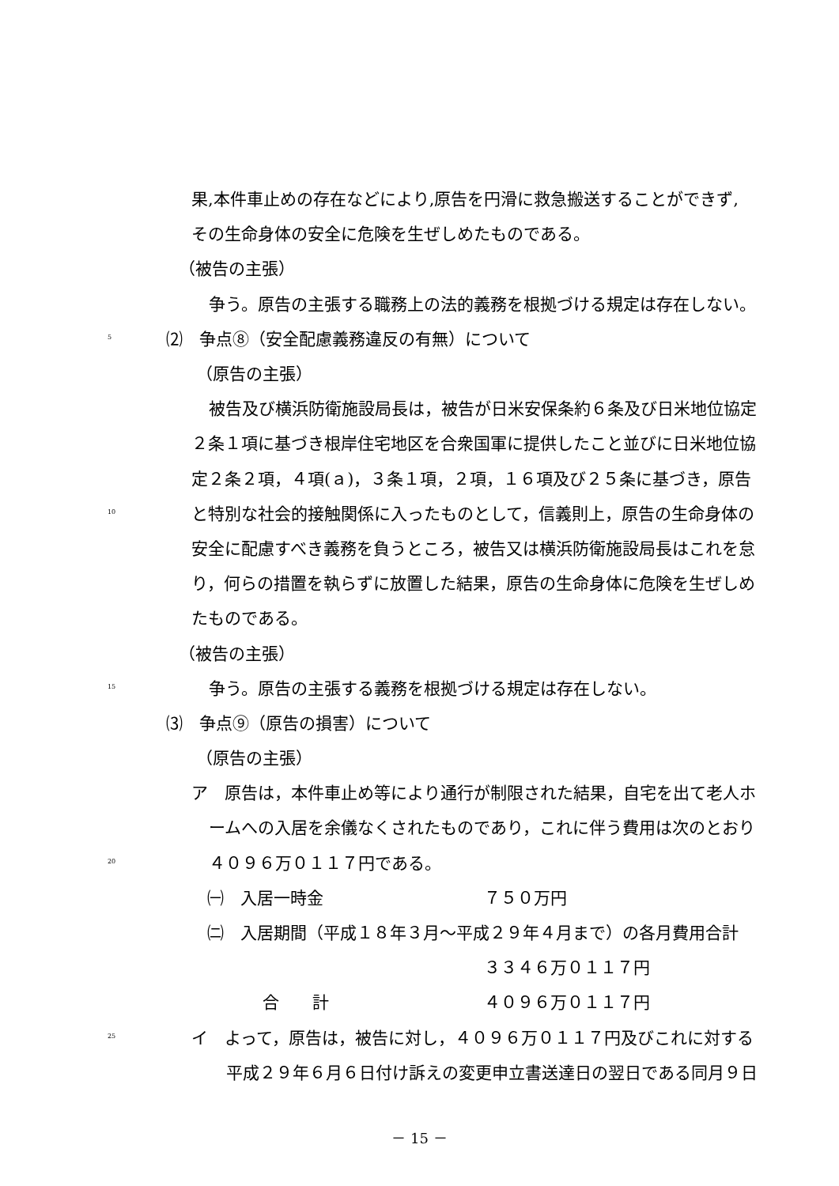果,本件車止めの存在などにより,原告を円滑に救急搬送することができず,
その生命身体の安全に危険を生ぜしめたものである。
（被告の主張）
争う。原告の主張する職務上の法的義務を根拠づける規定は存在しない。
5 ⑵　争点⑧（安全配慮義務違反の有無）について
（原告の主張）
被告及び横浜防衛施設局長は，被告が日米安保条約６条及び日米地位協定
２条１項に基づき根岸住宅地区を合衆国軍に提供したこと並びに日米地位協
定２条２項，４項(ａ)，３条１項，２項，１６項及び２５条に基づき，原告
10 と特別な社会的接触関係に入ったものとして，信義則上，原告の生命身体の
安全に配慮すべき義務を負うところ，被告又は横浜防衛施設局長はこれを怠
り，何らの措置を執らずに放置した結果，原告の生命身体に危険を生ぜしめ
たものである。
（被告の主張）
15 争う。原告の主張する義務を根拠づける規定は存在しない。
⑶　争点⑨（原告の損害）について
（原告の主張）
ア　原告は，本件車止め等により通行が制限された結果，自宅を出て老人ホ
ームへの入居を余儀なくされたものであり，これに伴う費用は次のとおり
20 ４０９６万０１１７円である。
㈠　入居一時金 ７５０万円
㈡　入居期間（平成１８年３月～平成２９年４月まで）の各月費用合計
３３４６万０１１７円
合　　計 ４０９６万０１１７円
25 イ　よって，原告は，被告に対し，４０９６万０１１７円及びこれに対する
平成２９年６月６日付け訴えの変更申立書送達日の翌日である同月９日
－ 15 －